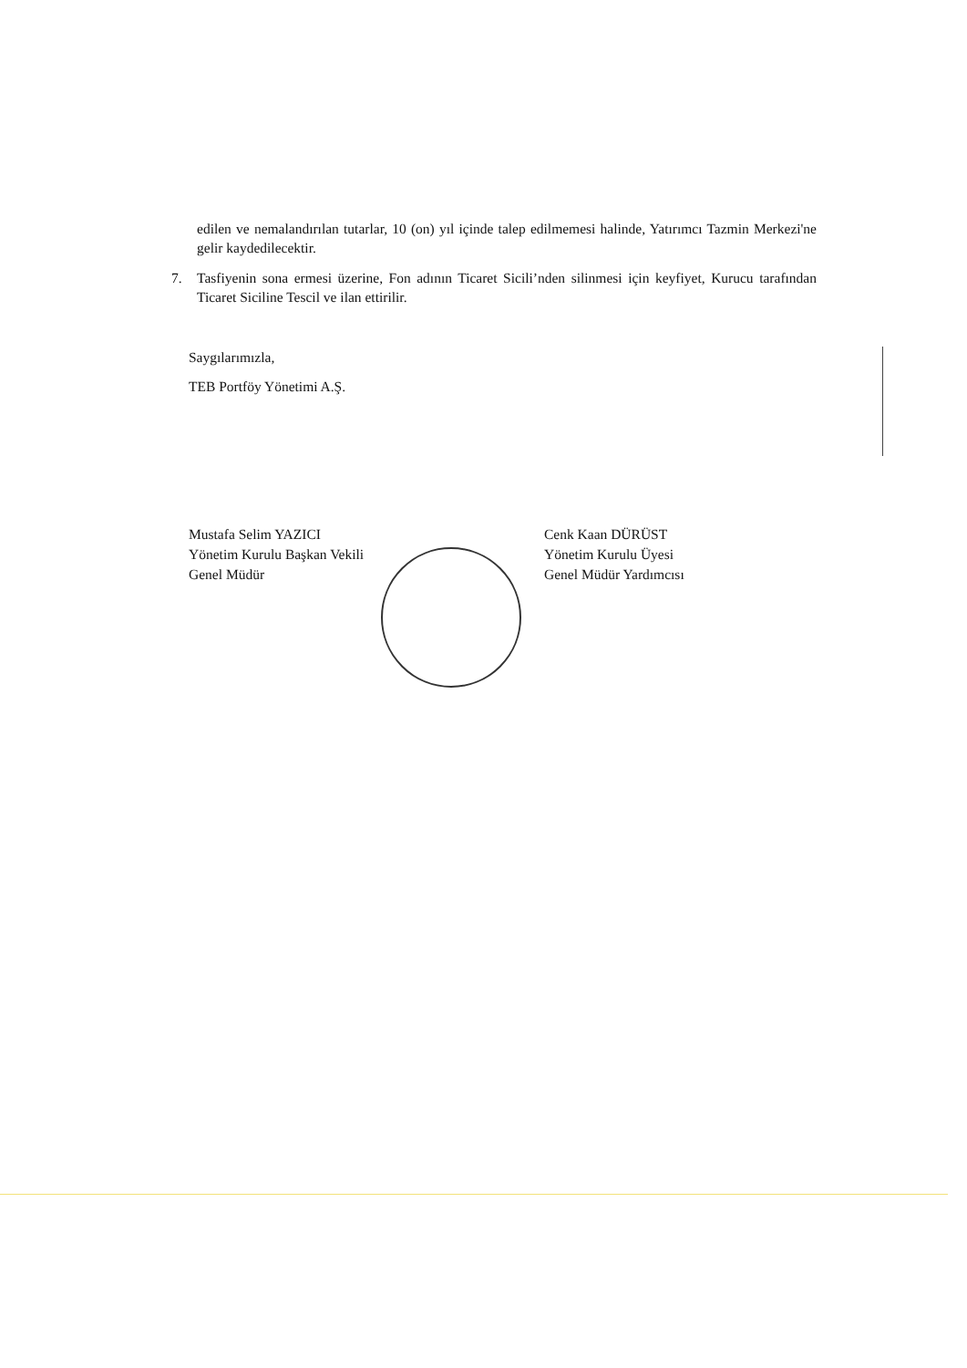edilen ve nemalandırılan tutarlar, 10 (on) yıl içinde talep edilmemesi halinde, Yatırımcı Tazmin Merkezi'ne gelir kaydedilecektir.
7. Tasfiyenin sona ermesi üzerine, Fon adının Ticaret Sicili’nden silinmesi için keyfiyet, Kurucu tarafından Ticaret Siciline Tescil ve ilan ettirilir.
Saygılarımızla,
TEB Portföy Yönetimi A.Ş.
Mustafa Selim YAZICI
Yönetim Kurulu Başkan Vekili
Genel Müdür
Cenk Kaan DÜRÜST
Yönetim Kurulu Üyesi
Genel Müdür Yardımcısı